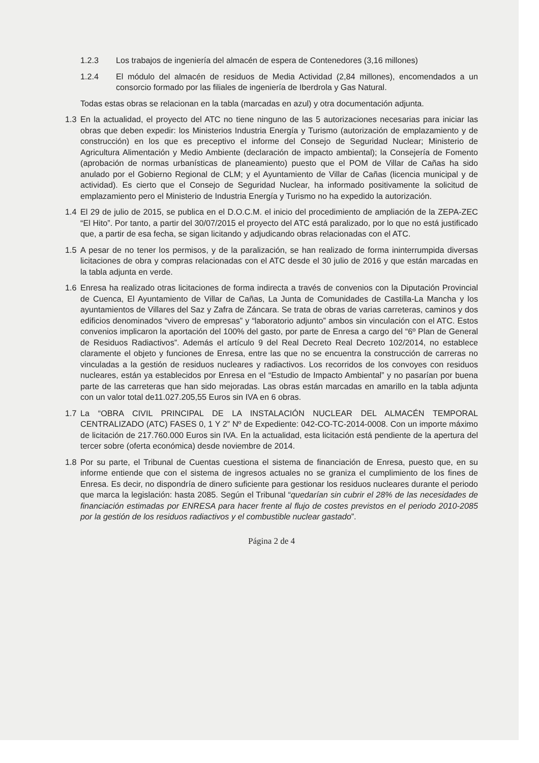1.2.3 Los trabajos de ingeniería del almacén de espera de Contenedores (3,16 millones)
1.2.4 El módulo del almacén de residuos de Media Actividad (2,84 millones), encomendados a un consorcio formado por las filiales de ingeniería de Iberdrola y Gas Natural.
Todas estas obras se relacionan en la tabla (marcadas en azul) y otra documentación adjunta.
1.3 En la actualidad, el proyecto del ATC no tiene ninguno de las 5 autorizaciones necesarias para iniciar las obras que deben expedir: los Ministerios Industria Energía y Turismo (autorización de emplazamiento y de construcción) en los que es preceptivo el informe del Consejo de Seguridad Nuclear; Ministerio de Agricultura Alimentación y Medio Ambiente (declaración de impacto ambiental); la Consejería de Fomento (aprobación de normas urbanísticas de planeamiento) puesto que el POM de Villar de Cañas ha sido anulado por el Gobierno Regional de CLM; y el Ayuntamiento de Villar de Cañas (licencia municipal y de actividad). Es cierto que el Consejo de Seguridad Nuclear, ha informado positivamente la solicitud de emplazamiento pero el Ministerio de Industria Energía y Turismo no ha expedido la autorización.
1.4 El 29 de julio de 2015, se publica en el D.O.C.M. el inicio del procedimiento de ampliación de la ZEPA-ZEC “El Hito”. Por tanto, a partir del 30/07/2015 el proyecto del ATC está paralizado, por lo que no está justificado que, a partir de esa fecha, se sigan licitando y adjudicando obras relacionadas con el ATC.
1.5 A pesar de no tener los permisos, y de la paralización, se han realizado de forma ininterrumpida diversas licitaciones de obra y compras relacionadas con el ATC desde el 30 julio de 2016 y que están marcadas en la tabla adjunta en verde.
1.6 Enresa ha realizado otras licitaciones de forma indirecta a través de convenios con la Diputación Provincial de Cuenca, El Ayuntamiento de Villar de Cañas, La Junta de Comunidades de Castilla-La Mancha y los ayuntamientos de Villares del Saz y Zafra de Záncara. Se trata de obras de varias carreteras, caminos y dos edificios denominados “vivero de empresas” y “laboratorio adjunto” ambos sin vinculación con el ATC. Estos convenios implicaron la aportación del 100% del gasto, por parte de Enresa a cargo del “6º Plan de General de Residuos Radiactivos”. Además el artículo 9 del Real Decreto Real Decreto 102/2014, no establece claramente el objeto y funciones de Enresa, entre las que no se encuentra la construcción de carreras no vinculadas a la gestión de residuos nucleares y radiactivos. Los recorridos de los convoyes con residuos nucleares, están ya establecidos por Enresa en el “Estudio de Impacto Ambiental” y no pasarían por buena parte de las carreteras que han sido mejoradas. Las obras están marcadas en amarillo en la tabla adjunta con un valor total de11.027.205,55 Euros sin IVA en 6 obras.
1.7 La “OBRA CIVIL PRINCIPAL DE LA INSTALACIÓN NUCLEAR DEL ALMACÉN TEMPORAL CENTRALIZADO (ATC) FASES 0, 1 Y 2” Nº de Expediente: 042-CO-TC-2014-0008. Con un importe máximo de licitación de 217.760.000 Euros sin IVA. En la actualidad, esta licitación está pendiente de la apertura del tercer sobre (oferta económica) desde noviembre de 2014.
1.8 Por su parte, el Tribunal de Cuentas cuestiona el sistema de financiación de Enresa, puesto que, en su informe entiende que con el sistema de ingresos actuales no se graniza el cumplimiento de los fines de Enresa. Es decir, no dispondría de dinero suficiente para gestionar los residuos nucleares durante el periodo que marca la legislación: hasta 2085. Según el Tribunal “quedarían sin cubrir el 28% de las necesidades de financiación estimadas por ENRESA para hacer frente al flujo de costes previstos en el periodo 2010-2085 por la gestión de los residuos radiactivos y el combustible nuclear gastado”.
Página 2 de 4